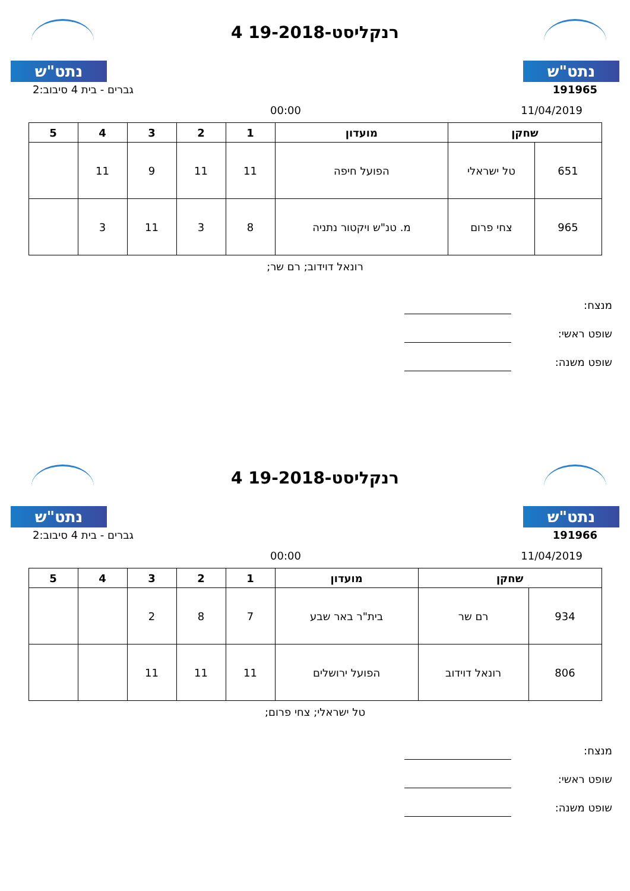נתט"ש
רנקליסט-19-2018 4
נתט"ש
191965 גברים - בית 4 סיבוב:2
11/04/2019 00:00
| שחקן | | מועדון | 1 | 2 | 3 | 4 | 5 |
| --- | --- | --- | --- | --- | --- | --- | --- |
| 651 | טל ישראלי | הפועל חיפה | 11 | 11 | 9 | 11 | |
| 965 | צחי פרום | מ. טנ"ש ויקטור נתניה | 8 | 3 | 11 | 3 | |
רונאל דוידוב; רם שר;
מנצח:
שופט ראשי:
שופט משנה:
נתט"ש
רנקליסט-19-2018 4
נתט"ש
191966 גברים - בית 4 סיבוב:2
11/04/2019 00:00
| שחקן | | מועדון | 1 | 2 | 3 | 4 | 5 |
| --- | --- | --- | --- | --- | --- | --- | --- |
| 934 | רם שר | בית"ר באר שבע | 7 | 8 | 2 | | |
| 806 | רונאל דוידוב | הפועל ירושלים | 11 | 11 | 11 | | |
טל ישראלי; צחי פרום;
מנצח:
שופט ראשי:
שופט משנה: